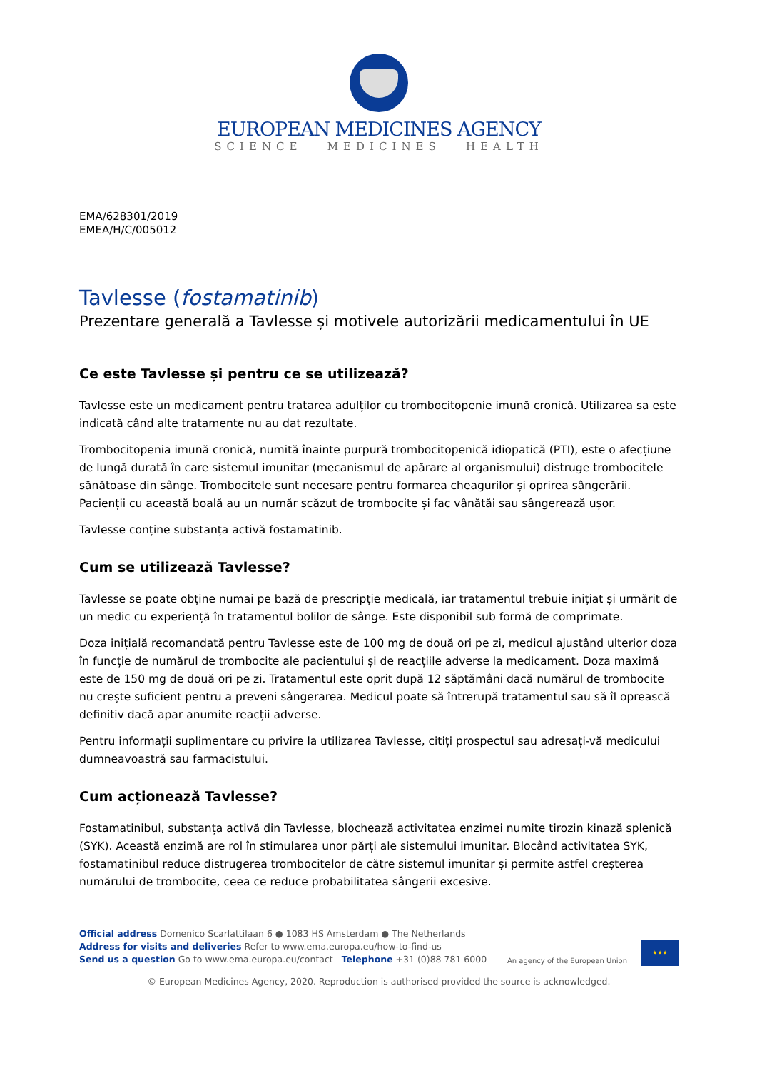EUROPEAN MEDICINES AGENCY
SCIENCE MEDICINES HEALTH
EMA/628301/2019
EMEA/H/C/005012
Tavlesse (fostamatinib)
Prezentare generală a Tavlesse și motivele autorizării medicamentului în UE
Ce este Tavlesse și pentru ce se utilizează?
Tavlesse este un medicament pentru tratarea adulților cu trombocitopenie imună cronică. Utilizarea sa este indicată când alte tratamente nu au dat rezultate.
Trombocitopenia imună cronică, numită înainte purpură trombocitopenică idiopatică (PTI), este o afecțiune de lungă durată în care sistemul imunitar (mecanismul de apărare al organismului) distruge trombocitele sănătoase din sânge. Trombocitele sunt necesare pentru formarea cheagurilor și oprirea sângerării. Pacienții cu această boală au un număr scăzut de trombocite și fac vânătăi sau sângerează ușor.
Tavlesse conține substanța activă fostamatinib.
Cum se utilizează Tavlesse?
Tavlesse se poate obține numai pe bază de prescripție medicală, iar tratamentul trebuie inițiat și urmărit de un medic cu experiență în tratamentul bolilor de sânge. Este disponibil sub formă de comprimate.
Doza inițială recomandată pentru Tavlesse este de 100 mg de două ori pe zi, medicul ajustând ulterior doza în funcție de numărul de trombocite ale pacientului și de reacțiile adverse la medicament. Doza maximă este de 150 mg de două ori pe zi. Tratamentul este oprit după 12 săptămâni dacă numărul de trombocite nu crește suficient pentru a preveni sângerarea. Medicul poate să întrerupă tratamentul sau să îl oprească definitiv dacă apar anumite reacții adverse.
Pentru informații suplimentare cu privire la utilizarea Tavlesse, citiți prospectul sau adresați-vă medicului dumneavoastră sau farmacistului.
Cum acționează Tavlesse?
Fostamatinibul, substanța activă din Tavlesse, blochează activitatea enzimei numite tirozin kinază splenică (SYK). Această enzimă are rol în stimularea unor părți ale sistemului imunitar. Blocând activitatea SYK, fostamatinibul reduce distrugerea trombocitelor de către sistemul imunitar și permite astfel creșterea numărului de trombocite, ceea ce reduce probabilitatea sângerii excesive.
Official address Domenico Scarlattilaan 6 ● 1083 HS Amsterdam ● The Netherlands
Address for visits and deliveries Refer to www.ema.europa.eu/how-to-find-us
Send us a question Go to www.ema.europa.eu/contact Telephone +31 (0)88 781 6000
An agency of the European Union
★★★
© European Medicines Agency, 2020. Reproduction is authorised provided the source is acknowledged.